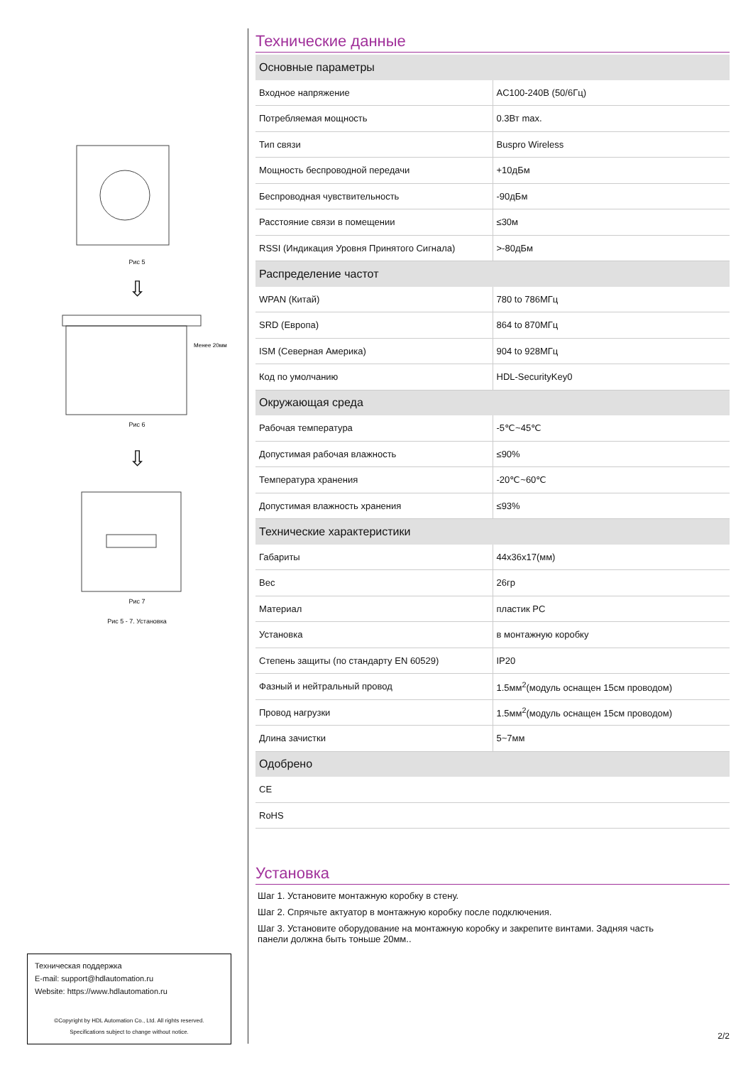Рис 5
⇩
Менее 20мм
Рис 6
⇩
Рис 7
Рис 5 - 7. Установка
Техническая поддержка
E-mail: support@hdlautomation.ru
Website: https://www.hdlautomation.ru
©Copyright by HDL Automation Co., Ltd. All rights reserved.
Specifications subject to change without notice.
Технические данные
| Основные параметры | |
| --- | --- |
| Входное напряжение | AC100-240В (50/6Гц) |
| Потребляемая мощность | 0.3Вт max. |
| Тип связи | Buspro Wireless |
| Мощность беспроводной передачи | +10дБм |
| Беспроводная чувствительность | -90дБм |
| Расстояние связи в помещении | ≤30м |
| RSSI (Индикация Уровня Принятого Сигнала) | >-80дБм |
| Распределение частот | |
| WPAN (Китай) | 780 to 786МГц |
| SRD (Европа) | 864 to 870МГц |
| ISM (Северная Америка) | 904 to 928МГц |
| Код по умолчанию | HDL-SecurityKey0 |
| Окружающая среда | |
| Рабочая температура | -5℃~45℃ |
| Допустимая рабочая влажность | ≤90% |
| Температура хранения | -20℃~60℃ |
| Допустимая влажность хранения | ≤93% |
| Технические характеристики | |
| Габариты | 44x36x17(мм) |
| Вес | 26гр |
| Материал | пластик PC |
| Установка | в монтажную коробку |
| Степень защиты (по стандарту EN 60529) | IP20 |
| Фазный и нейтральный провод | 1.5мм<sup>2</sup>(модуль оснащен 15см проводом) |
| Провод нагрузки | 1.5мм<sup>2</sup>(модуль оснащен 15см проводом) |
| Длина зачистки | 5~7мм |
| Одобрено | |
| CE | |
| RoHS | |
Установка
Шаг 1. Установите монтажную коробку в стену.
Шаг 2. Спрячьте актуатор в монтажную коробку после подключения.
Шаг 3. Установите оборудование на монтажную коробку и закрепите винтами. Задняя часть
панели должна быть тоньше 20мм..
2/2